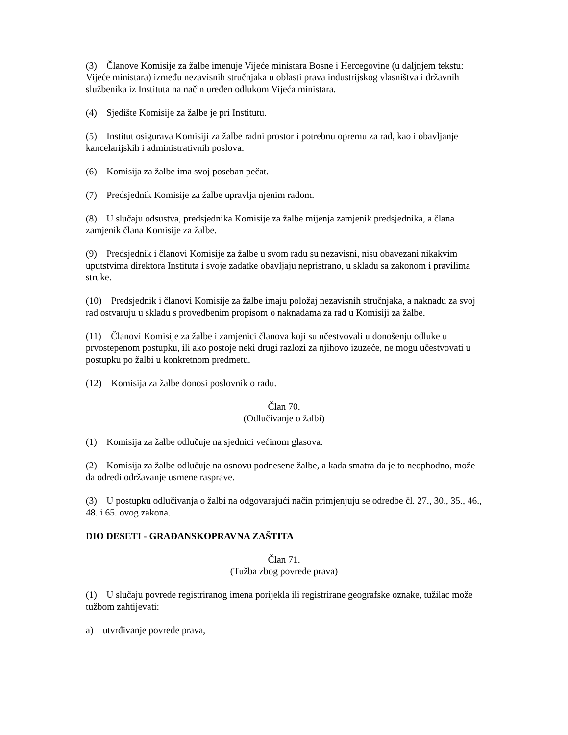(3) Članove Komisije za žalbe imenuje Vijeće ministara Bosne i Hercegovine (u daljnjem tekstu: Vijeće ministara) između nezavisnih stručnjaka u oblasti prava industrijskog vlasništva i državnih službenika iz Instituta na način uređen odlukom Vijeća ministara.
(4) Sjedište Komisije za žalbe je pri Institutu.
(5) Institut osigurava Komisiji za žalbe radni prostor i potrebnu opremu za rad, kao i obavljanje kancelarijskih i administrativnih poslova.
(6) Komisija za žalbe ima svoj poseban pečat.
(7) Predsjednik Komisije za žalbe upravlja njenim radom.
(8) U slučaju odsustva, predsjednika Komisije za žalbe mijenja zamjenik predsjednika, a člana zamjenik člana Komisije za žalbe.
(9) Predsjednik i članovi Komisije za žalbe u svom radu su nezavisni, nisu obavezani nikakvim uputstvima direktora Instituta i svoje zadatke obavljaju nepristrano, u skladu sa zakonom i pravilima struke.
(10) Predsjednik i članovi Komisije za žalbe imaju položaj nezavisnih stručnjaka, a naknadu za svoj rad ostvaruju u skladu s provedbenim propisom o naknadama za rad u Komisiji za žalbe.
(11) Članovi Komisije za žalbe i zamjenici članova koji su učestvovali u donošenju odluke u prvostepenom postupku, ili ako postoje neki drugi razlozi za njihovo izuzeće, ne mogu učestvovati u postupku po žalbi u konkretnom predmetu.
(12) Komisija za žalbe donosi poslovnik o radu.
Član 70.
(Odlučivanje o žalbi)
(1) Komisija za žalbe odlučuje na sjednici većinom glasova.
(2) Komisija za žalbe odlučuje na osnovu podnesene žalbe, a kada smatra da je to neophodno, može da odredi održavanje usmene rasprave.
(3) U postupku odlučivanja o žalbi na odgovarajući način primjenjuju se odredbe čl. 27., 30., 35., 46., 48. i 65. ovog zakona.
DIO DESETI - GRAĐANSKOPRAVNA ZAŠTITA
Član 71.
(Tužba zbog povrede prava)
(1) U slučaju povrede registriranog imena porijekla ili registrirane geografske oznake, tužilac može tužbom zahtijevati:
a) utvrđivanje povrede prava,